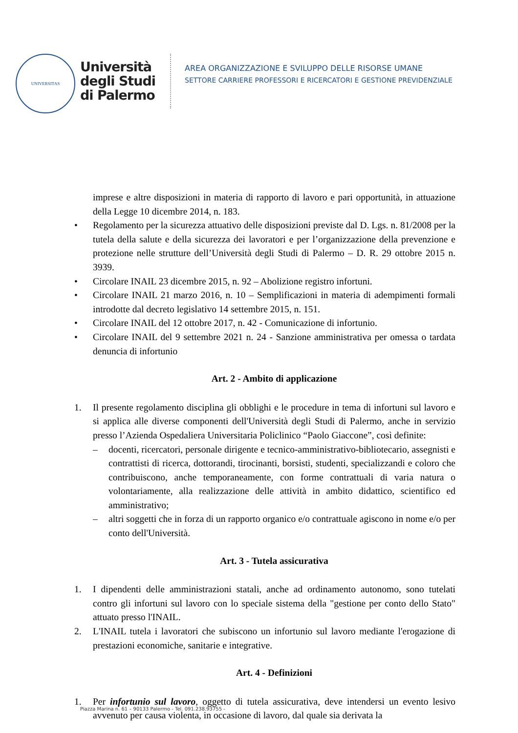UNIVERSITAS
Università
degli Studi
di Palermo
AREA ORGANIZZAZIONE E SVILUPPO DELLE RISORSE UMANE
SETTORE CARRIERE PROFESSORI E RICERCATORI E GESTIONE PREVIDENZIALE
imprese e altre disposizioni in materia di rapporto di lavoro e pari opportunità, in attuazione della Legge 10 dicembre 2014, n. 183.
• Regolamento per la sicurezza attuativo delle disposizioni previste dal D. Lgs. n. 81/2008 per la tutela della salute e della sicurezza dei lavoratori e per l’organizzazione della prevenzione e protezione nelle strutture dell’Università degli Studi di Palermo – D. R. 29 ottobre 2015 n. 3939.
• Circolare INAIL 23 dicembre 2015, n. 92 – Abolizione registro infortuni.
• Circolare INAIL 21 marzo 2016, n. 10 – Semplificazioni in materia di adempimenti formali introdotte dal decreto legislativo 14 settembre 2015, n. 151.
• Circolare INAIL del 12 ottobre 2017, n. 42 - Comunicazione di infortunio.
• Circolare INAIL del 9 settembre 2021 n. 24 - Sanzione amministrativa per omessa o tardata denuncia di infortunio
Art. 2 - Ambito di applicazione
1. Il presente regolamento disciplina gli obblighi e le procedure in tema di infortuni sul lavoro e si applica alle diverse componenti dell'Università degli Studi di Palermo, anche in servizio presso l’Azienda Ospedaliera Universitaria Policlinico “Paolo Giaccone”, così definite:
– docenti, ricercatori, personale dirigente e tecnico-amministrativo-bibliotecario, assegnisti e contrattisti di ricerca, dottorandi, tirocinanti, borsisti, studenti, specializzandi e coloro che contribuiscono, anche temporaneamente, con forme contrattuali di varia natura o volontariamente, alla realizzazione delle attività in ambito didattico, scientifico ed amministrativo;
– altri soggetti che in forza di un rapporto organico e/o contrattuale agiscono in nome e/o per conto dell'Università.
Art. 3 - Tutela assicurativa
1. I dipendenti delle amministrazioni statali, anche ad ordinamento autonomo, sono tutelati contro gli infortuni sul lavoro con lo speciale sistema della "gestione per conto dello Stato" attuato presso l'INAIL.
2. L'INAIL tutela i lavoratori che subiscono un infortunio sul lavoro mediante l'erogazione di prestazioni economiche, sanitarie e integrative.
Art. 4 - Definizioni
1. Per infortunio sul lavoro, oggetto di tutela assicurativa, deve intendersi un evento lesivo avvenuto per causa violenta, in occasione di lavoro, dal quale sia derivata la
Piazza Marina n. 61 – 90133 Palermo - Tel. 091.238.93755 -